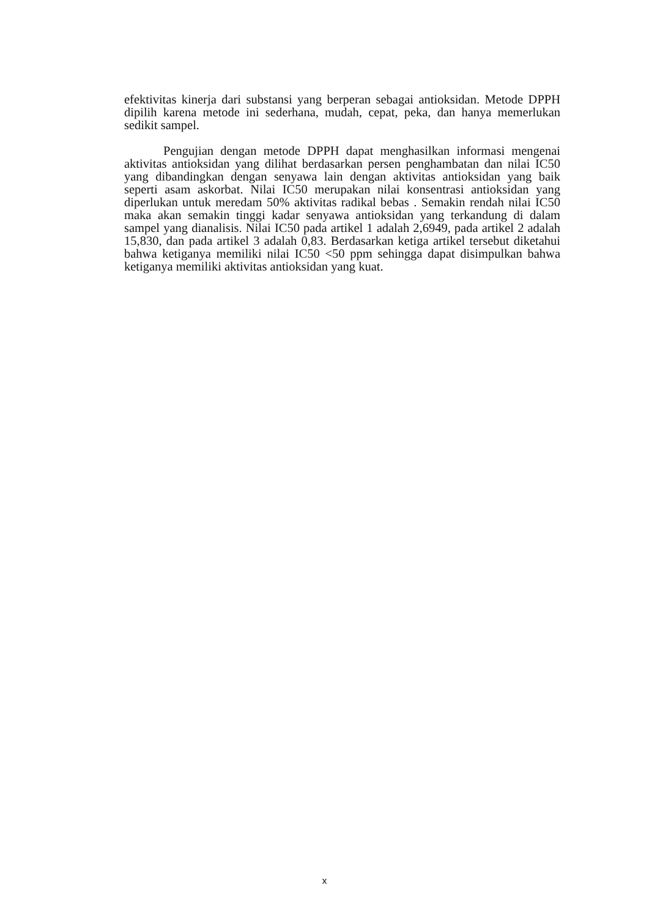efektivitas kinerja dari substansi yang berperan sebagai antioksidan. Metode DPPH dipilih karena metode ini sederhana, mudah, cepat, peka, dan hanya memerlukan sedikit sampel.
Pengujian dengan metode DPPH dapat menghasilkan informasi mengenai aktivitas antioksidan yang dilihat berdasarkan persen penghambatan dan nilai IC50 yang dibandingkan dengan senyawa lain dengan aktivitas antioksidan yang baik seperti asam askorbat. Nilai IC50 merupakan nilai konsentrasi antioksidan yang diperlukan untuk meredam 50% aktivitas radikal bebas . Semakin rendah nilai IC50 maka akan semakin tinggi kadar senyawa antioksidan yang terkandung di dalam sampel yang dianalisis. Nilai IC50 pada artikel 1 adalah 2,6949, pada artikel 2 adalah 15,830, dan pada artikel 3 adalah 0,83. Berdasarkan ketiga artikel tersebut diketahui bahwa ketiganya memiliki nilai IC50 <50 ppm sehingga dapat disimpulkan bahwa ketiganya memiliki aktivitas antioksidan yang kuat.
x